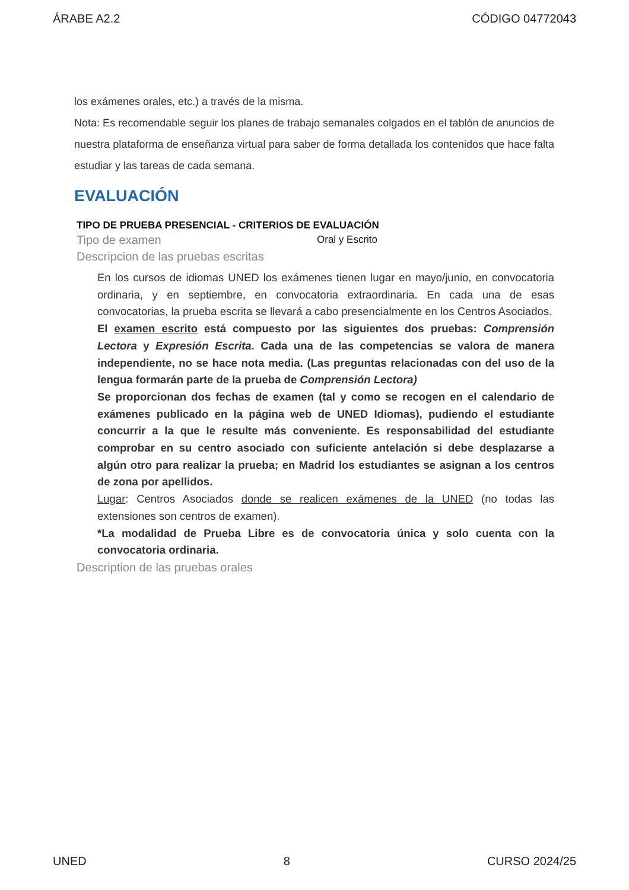ÁRABE A2.2 CÓDIGO 04772043
los exámenes orales, etc.) a través de la misma.
Nota: Es recomendable seguir los planes de trabajo semanales colgados en el tablón de anuncios de nuestra plataforma de enseñanza virtual para saber de forma detallada los contenidos que hace falta estudiar y las tareas de cada semana.
EVALUACIÓN
TIPO DE PRUEBA PRESENCIAL - CRITERIOS DE EVALUACIÓN
Tipo de examen Oral y Escrito
Descripcion de las pruebas escritas
En los cursos de idiomas UNED los exámenes tienen lugar en mayo/junio, en convocatoria ordinaria, y en septiembre, en convocatoria extraordinaria. En cada una de esas convocatorias, la prueba escrita se llevará a cabo presencialmente en los Centros Asociados.
El examen escrito está compuesto por las siguientes dos pruebas: Comprensión Lectora y Expresión Escrita. Cada una de las competencias se valora de manera independiente, no se hace nota media. (Las preguntas relacionadas con del uso de la lengua formarán parte de la prueba de Comprensión Lectora)
Se proporcionan dos fechas de examen (tal y como se recogen en el calendario de exámenes publicado en la página web de UNED Idiomas), pudiendo el estudiante concurrir a la que le resulte más conveniente. Es responsabilidad del estudiante comprobar en su centro asociado con suficiente antelación si debe desplazarse a algún otro para realizar la prueba; en Madrid los estudiantes se asignan a los centros de zona por apellidos.
Lugar: Centros Asociados donde se realicen exámenes de la UNED (no todas las extensiones son centros de examen).
*La modalidad de Prueba Libre es de convocatoria única y solo cuenta con la convocatoria ordinaria.
Description de las pruebas orales
UNED 8 CURSO 2024/25